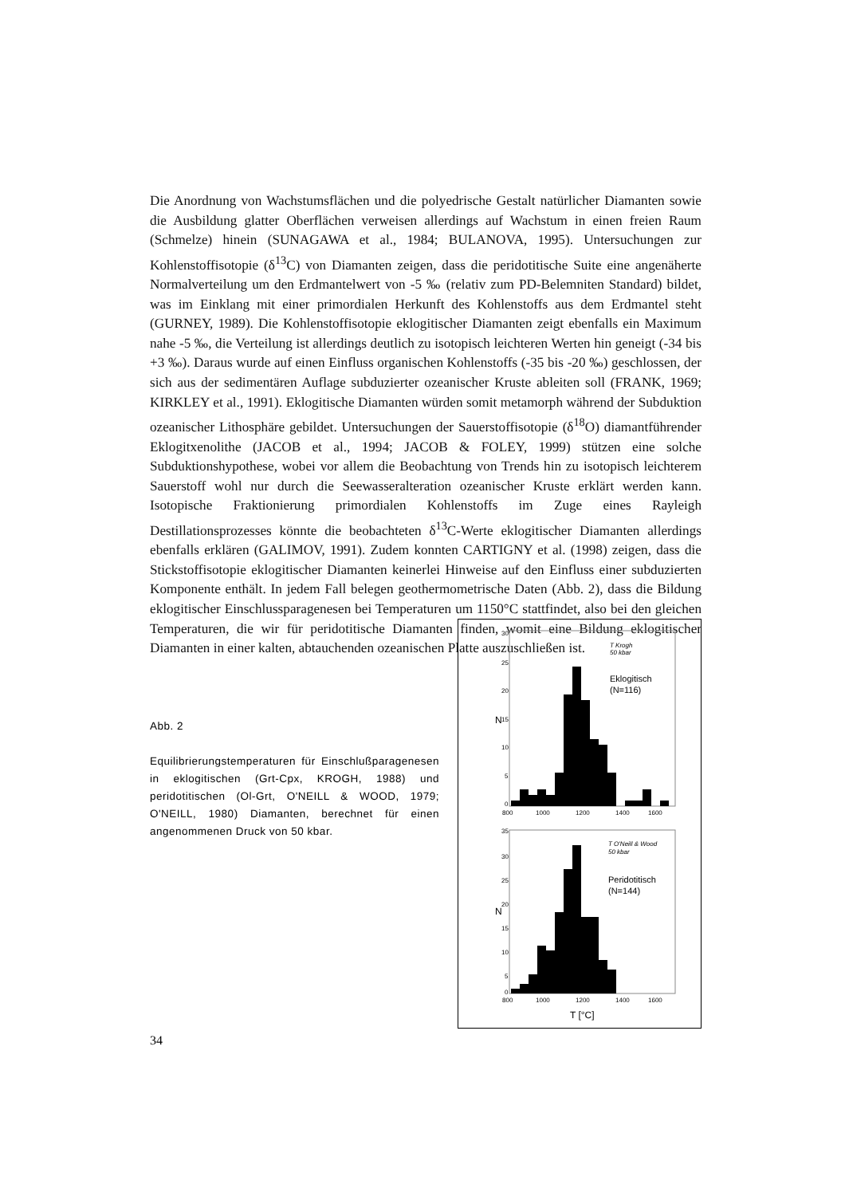Die Anordnung von Wachstumsflächen und die polyedrische Gestalt natürlicher Diamanten sowie die Ausbildung glatter Oberflächen verweisen allerdings auf Wachstum in einen freien Raum (Schmelze) hinein (SUNAGAWA et al., 1984; BULANOVA, 1995). Untersuchungen zur Kohlenstoffisotopie (δ<sup>13</sup>C) von Diamanten zeigen, dass die peridotitische Suite eine angenäherte Normalverteilung um den Erdmantelwert von -5 ‰ (relativ zum PD-Belemniten Standard) bildet, was im Einklang mit einer primordialen Herkunft des Kohlenstoffs aus dem Erdmantel steht (GURNEY, 1989). Die Kohlenstoffisotopie eklogitischer Diamanten zeigt ebenfalls ein Maximum nahe -5 ‰, die Verteilung ist allerdings deutlich zu isotopisch leichteren Werten hin geneigt (-34 bis +3 ‰). Daraus wurde auf einen Einfluss organischen Kohlenstoffs (-35 bis -20 ‰) geschlossen, der sich aus der sedimentären Auflage subduzierter ozeanischer Kruste ableiten soll (FRANK, 1969; KIRKLEY et al., 1991). Eklogitische Diamanten würden somit metamorph während der Subduktion ozeanischer Lithosphäre gebildet. Untersuchungen der Sauerstoffisotopie (δ<sup>18</sup>O) diamantführender Eklogitxenolithe (JACOB et al., 1994; JACOB & FOLEY, 1999) stützen eine solche Subduktionshypothese, wobei vor allem die Beobachtung von Trends hin zu isotopisch leichterem Sauerstoff wohl nur durch die Seewasseralteration ozeanischer Kruste erklärt werden kann. Isotopische Fraktionierung primordialen Kohlenstoffs im Zuge eines Rayleigh Destillationsprozesses könnte die beobachteten δ<sup>13</sup>C-Werte eklogitischer Diamanten allerdings ebenfalls erklären (GALIMOV, 1991). Zudem konnten CARTIGNY et al. (1998) zeigen, dass die Stickstoffisotopie eklogitischer Diamanten keinerlei Hinweise auf den Einfluss einer subduzierten Komponente enthält. In jedem Fall belegen geothermometrische Daten (Abb. 2), dass die Bildung eklogitischer Einschlussparagenesen bei Temperaturen um 1150°C stattfindet, also bei den gleichen Temperaturen, die wir für peridotitische Diamanten finden, womit eine Bildung eklogitischer Diamanten in einer kalten, abtauchenden ozeanischen Platte auszuschließen ist.
Abb. 2
Equilibrierungstemperaturen für Einschlußparagenesen in eklogitischen (Grt-Cpx, KROGH, 1988) und peridotitischen (Ol-Grt, O'NEILL & WOOD, 1979; O'NEILL, 1980) Diamanten, berechnet für einen angenommenen Druck von 50 kbar.
N
30
25
20
15
10
5
0
800
1000
1200
1400
1600
T Krogh
50 kbar
Eklogitisch
(N=116)
N
35
30
25
20
15
10
5
0
800
1000
1200
1400
1600
T [°C]
T O'Neill & Wood
50 kbar
Peridotitisch
(N=144)
34